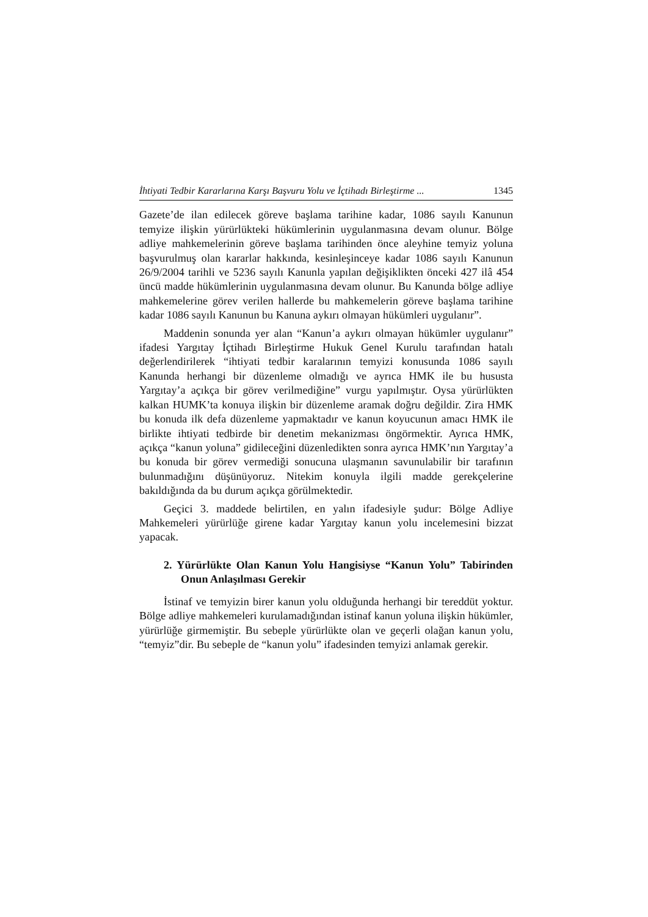İhtiyati Tedbir Kararlarına Karşı Başvuru Yolu ve İçtihadı Birleştirme ... 1345
Gazete’de ilan edilecek göreve başlama tarihine kadar, 1086 sayılı Kanunun temyize ilişkin yürürlükteki hükümlerinin uygulanmasına devam olunur. Bölge adliye mahkemelerinin göreve başlama tarihinden önce aleyhine temyiz yoluna başvurulmuş olan kararlar hakkında, kesinleşinceye kadar 1086 sayılı Kanunun 26/9/2004 tarihli ve 5236 sayılı Kanunla yapılan değişiklikten önceki 427 ilâ 454 üncü madde hükümlerinin uygulanmasına devam olunur. Bu Kanunda bölge adliye mahkemelerine görev verilen hallerde bu mahkemelerin göreve başlama tarihine kadar 1086 sayılı Kanunun bu Kanuna aykırı olmayan hükümleri uygulanır”.
Maddenin sonunda yer alan “Kanun’a aykırı olmayan hükümler uygulanır” ifadesi Yargıtay İçtihadı Birleştirme Hukuk Genel Kurulu tarafından hatalı değerlendirilerek “ihtiyati tedbir karalarının temyizi konusunda 1086 sayılı Kanunda herhangi bir düzenleme olmadığı ve ayrıca HMK ile bu hususta Yargıtay’a açıkça bir görev verilmediğine” vurgu yapılmıştır. Oysa yürürlükten kalkan HUMK’ta konuya ilişkin bir düzenleme aramak doğru değildir. Zira HMK bu konuda ilk defa düzenleme yapmaktadır ve kanun koyucunun amacı HMK ile birlikte ihtiyati tedbirde bir denetim mekanizması öngörmektir. Ayrıca HMK, açıkça “kanun yoluna” gidileceğini düzenledikten sonra ayrıca HMK’nın Yargıtay’a bu konuda bir görev vermediği sonucuna ulaşmanın savunulabilir bir tarafının bulunmadığını düşünüyoruz. Nitekim konuyla ilgili madde gerekçelerine bakıldığında da bu durum açıkça görülmektedir.
Geçici 3. maddede belirtilen, en yalın ifadesiyle şudur: Bölge Adliye Mahkemeleri yürürlüğe girene kadar Yargıtay kanun yolu incelemesini bizzat yapacak.
2. Yürürlükte Olan Kanun Yolu Hangisiyse “Kanun Yolu” Tabirinden Onun Anlaşılması Gerekir
İstinaf ve temyizin birer kanun yolu olduğunda herhangi bir tereddüt yoktur. Bölge adliye mahkemeleri kurulamadığından istinaf kanun yoluna ilişkin hükümler, yürürlüğe girmemiştir. Bu sebeple yürürlükte olan ve geçerli olağan kanun yolu, “temyiz”dir. Bu sebeple de “kanun yolu” ifadesinden temyizi anlamak gerekir.